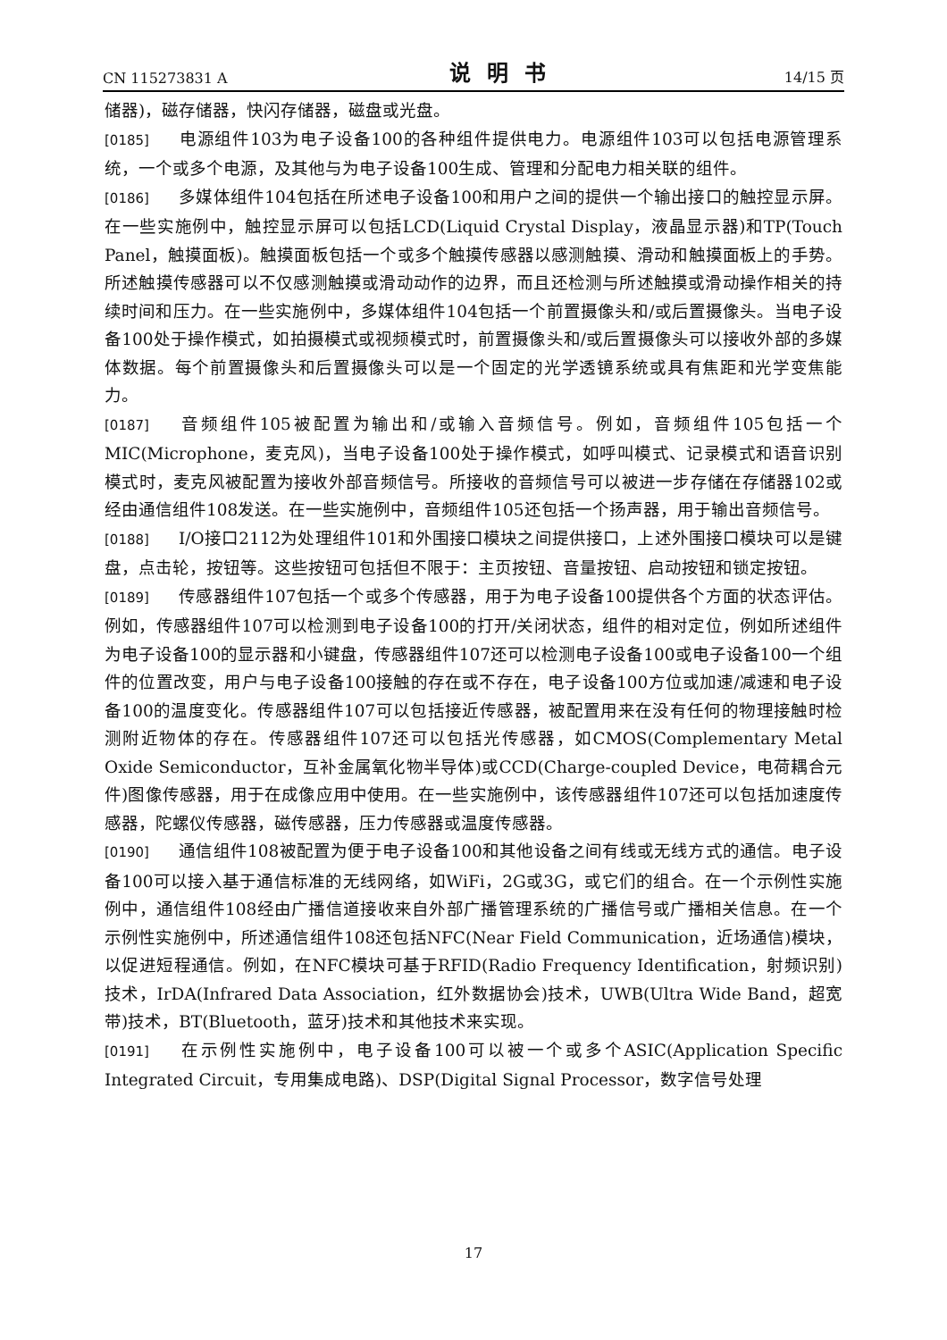CN 115273831 A 说明书 14/15 页
储器)，磁存储器，快闪存储器，磁盘或光盘。
[0185] 电源组件103为电子设备100的各种组件提供电力。电源组件103可以包括电源管理系统，一个或多个电源，及其他与为电子设备100生成、管理和分配电力相关联的组件。
[0186] 多媒体组件104包括在所述电子设备100和用户之间的提供一个输出接口的触控显示屏。在一些实施例中，触控显示屏可以包括LCD(Liquid Crystal Display，液晶显示器)和TP(Touch Panel，触摸面板)。触摸面板包括一个或多个触摸传感器以感测触摸、滑动和触摸面板上的手势。所述触摸传感器可以不仅感测触摸或滑动动作的边界，而且还检测与所述触摸或滑动操作相关的持续时间和压力。在一些实施例中，多媒体组件104包括一个前置摄像头和/或后置摄像头。当电子设备100处于操作模式，如拍摄模式或视频模式时，前置摄像头和/或后置摄像头可以接收外部的多媒体数据。每个前置摄像头和后置摄像头可以是一个固定的光学透镜系统或具有焦距和光学变焦能力。
[0187] 音频组件105被配置为输出和/或输入音频信号。例如，音频组件105包括一个MIC(Microphone，麦克风)，当电子设备100处于操作模式，如呼叫模式、记录模式和语音识别模式时，麦克风被配置为接收外部音频信号。所接收的音频信号可以被进一步存储在存储器102或经由通信组件108发送。在一些实施例中，音频组件105还包括一个扬声器，用于输出音频信号。
[0188] I/O接口2112为处理组件101和外围接口模块之间提供接口，上述外围接口模块可以是键盘，点击轮，按钮等。这些按钮可包括但不限于：主页按钮、音量按钮、启动按钮和锁定按钮。
[0189] 传感器组件107包括一个或多个传感器，用于为电子设备100提供各个方面的状态评估。例如，传感器组件107可以检测到电子设备100的打开/关闭状态，组件的相对定位，例如所述组件为电子设备100的显示器和小键盘，传感器组件107还可以检测电子设备100或电子设备100一个组件的位置改变，用户与电子设备100接触的存在或不存在，电子设备100方位或加速/减速和电子设备100的温度变化。传感器组件107可以包括接近传感器，被配置用来在没有任何的物理接触时检测附近物体的存在。传感器组件107还可以包括光传感器，如CMOS(Complementary Metal Oxide Semiconductor，互补金属氧化物半导体)或CCD(Charge-coupled Device，电荷耦合元件)图像传感器，用于在成像应用中使用。在一些实施例中，该传感器组件107还可以包括加速度传感器，陀螺仪传感器，磁传感器，压力传感器或温度传感器。
[0190] 通信组件108被配置为便于电子设备100和其他设备之间有线或无线方式的通信。电子设备100可以接入基于通信标准的无线网络，如WiFi，2G或3G，或它们的组合。在一个示例性实施例中，通信组件108经由广播信道接收来自外部广播管理系统的广播信号或广播相关信息。在一个示例性实施例中，所述通信组件108还包括NFC(Near Field Communication，近场通信)模块，以促进短程通信。例如，在NFC模块可基于RFID(Radio Frequency Identification，射频识别)技术，IrDA(Infrared Data Association，红外数据协会)技术，UWB(Ultra Wide Band，超宽带)技术，BT(Bluetooth，蓝牙)技术和其他技术来实现。
[0191] 在示例性实施例中，电子设备100可以被一个或多个ASIC(Application Specific Integrated Circuit，专用集成电路)、DSP(Digital Signal Processor，数字信号处理
17